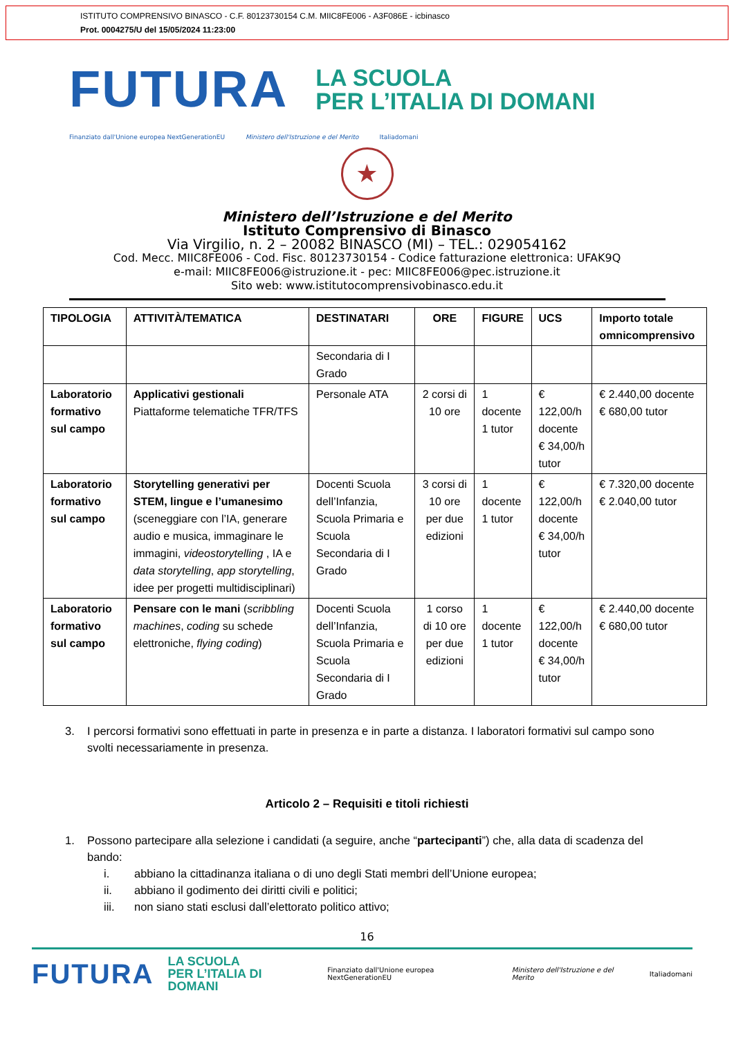ISTITUTO COMPRENSIVO BINASCO - C.F. 80123730154 C.M. MIIC8FE006 - A3F086E - icbinasco
Prot. 0004275/U del 15/05/2024 11:23:00
FUTURA LA SCUOLA
PER L’ITALIA DI DOMANI
Finanziato dall'Unione europea NextGenerationEU Ministero dell'Istruzione e del Merito Italiadomani
★
Ministero dell’Istruzione e del Merito
Istituto Comprensivo di Binasco
Via Virgilio, n. 2 – 20082 BINASCO (MI) – TEL.: 029054162
Cod. Mecc. MIIC8FE006 - Cod. Fisc. 80123730154 - Codice fatturazione elettronica: UFAK9Q
e-mail: MIIC8FE006@istruzione.it - pec: MIIC8FE006@pec.istruzione.it
Sito web: www.istitutocomprensivobinasco.edu.it
| TIPOLOGIA | ATTIVITÀ/TEMATICA | DESTINATARI | ORE | FIGURE | UCS | Importo totale omnicomprensivo |
| --- | --- | --- | --- | --- | --- | --- |
| | | Secondaria di I Grado | | | | |
| Laboratorio formativo sul campo | Applicativi gestionali Piattaforme telematiche TFR/TFS | Personale ATA | 2 corsi di 10 ore | 1 docente 1 tutor | € 122,00/h docente € 34,00/h tutor | € 2.440,00 docente € 680,00 tutor |
| Laboratorio formativo sul campo | Storytelling generativi per STEM, lingue e l’umanesimo (sceneggiare con l’IA, generare audio e musica, immaginare le immagini, videostorytelling , IA e data storytelling , app storytelling , idee per progetti multidisciplinari) | Docenti Scuola dell’Infanzia, Scuola Primaria e Scuola Secondaria di I Grado | 3 corsi di 10 ore per due edizioni | 1 docente 1 tutor | € 122,00/h docente € 34,00/h tutor | € 7.320,00 docente € 2.040,00 tutor |
| Laboratorio formativo sul campo | Pensare con le mani ( scribbling machines , coding su schede elettroniche, flying coding ) | Docenti Scuola dell’Infanzia, Scuola Primaria e Scuola Secondaria di I Grado | 1 corso di 10 ore per due edizioni | 1 docente 1 tutor | € 122,00/h docente € 34,00/h tutor | € 2.440,00 docente € 680,00 tutor |
3. I percorsi formativi sono effettuati in parte in presenza e in parte a distanza. I laboratori formativi sul campo sono svolti necessariamente in presenza.
Articolo 2 – Requisiti e titoli richiesti
1. Possono partecipare alla selezione i candidati (a seguire, anche “partecipanti”) che, alla data di scadenza del bando:
i. abbiano la cittadinanza italiana o di uno degli Stati membri dell’Unione europea;
ii. abbiano il godimento dei diritti civili e politici;
iii. non siano stati esclusi dall’elettorato politico attivo;
16
FUTURA LA SCUOLA
PER L’ITALIA DI DOMANI Finanziato dall'Unione europea NextGenerationEU Ministero dell'Istruzione e del Merito Italiadomani